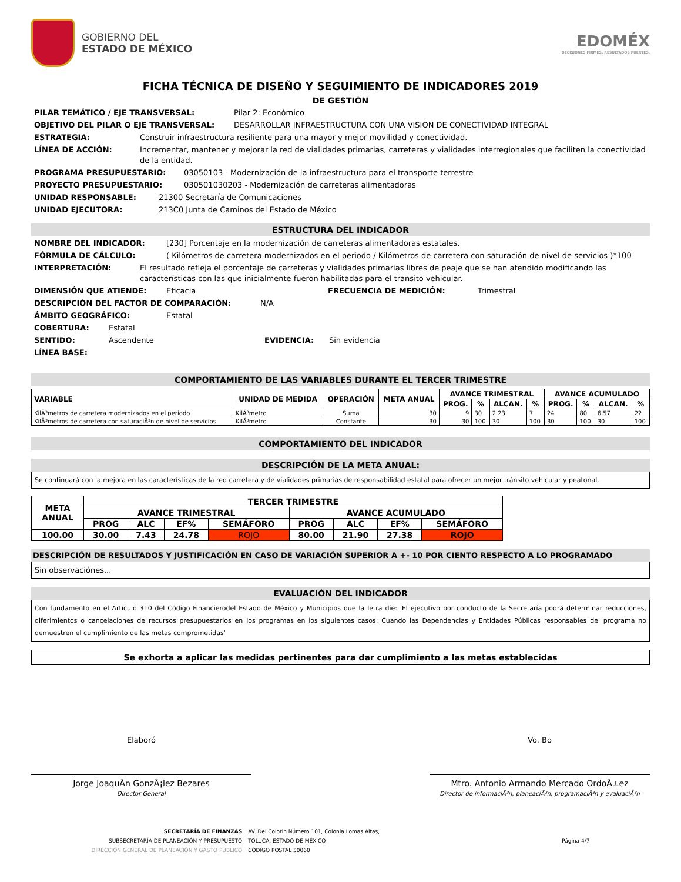GOBIERNO DEL
ESTADO DE MÉXICO
EDOMÉX
DECISIONES FIRMES, RESULTADOS FUERTES.
FICHA TÉCNICA DE DISEÑO Y SEGUIMIENTO DE INDICADORES 2019
DE GESTIÓN
PILAR TEMÁTICO / EJE TRANSVERSAL: Pilar 2: Económico
OBJETIVO DEL PILAR O EJE TRANSVERSAL: DESARROLLAR INFRAESTRUCTURA CON UNA VISIÓN DE CONECTIVIDAD INTEGRAL
ESTRATEGIA: Construir infraestructura resiliente para una mayor y mejor movilidad y conectividad.
LÍNEA DE ACCIÓN: Incrementar, mantener y mejorar la red de vialidades primarias, carreteras y vialidades interregionales que faciliten la conectividad de la entidad.
PROGRAMA PRESUPUESTARIO: 03050103 - Modernización de la infraestructura para el transporte terrestre
PROYECTO PRESUPUESTARIO: 030501030203 - Modernización de carreteras alimentadoras
UNIDAD RESPONSABLE: 21300 Secretaría de Comunicaciones
UNIDAD EJECUTORA: 213C0 Junta de Caminos del Estado de México
ESTRUCTURA DEL INDICADOR
NOMBRE DEL INDICADOR: [230] Porcentaje en la modernización de carreteras alimentadoras estatales.
FÓRMULA DE CÁLCULO: ( Kilómetros de carretera modernizados en el periodo / Kilómetros de carretera con saturación de nivel de servicios )*100
INTERPRETACIÓN: El resultado refleja el porcentaje de carreteras y vialidades primarias libres de peaje que se han atendido modificando las características con las que inicialmente fueron habilitadas para el transito vehicular.
DIMENSIÓN QUE ATIENDE: Eficacia FRECUENCIA DE MEDICIÓN: Trimestral
DESCRIPCIÓN DEL FACTOR DE COMPARACIÓN: N/A
ÁMBITO GEOGRÁFICO: Estatal
COBERTURA: Estatal
SENTIDO: Ascendente EVIDENCIA: Sin evidencia
LÍNEA BASE:
COMPORTAMIENTO DE LAS VARIABLES DURANTE EL TERCER TRIMESTRE
| VARIABLE | UNIDAD DE MEDIDA | OPERACIÓN | META ANUAL | AVANCE TRIMESTRAL | | | | AVANCE ACUMULADO | | | |
| --- | --- | --- | --- | --- | --- | --- | --- | --- | --- | --- | --- |
| | | | | PROG. | % | ALCAN. | % | PROG. | % | ALCAN. | % |
| KilÃ³metros de carretera modernizados en el periodo | KilÃ³metro | Suma | 30 | 9 | 30 | 2.23 | 7 | 24 | 80 | 6.57 | 22 |
| KilÃ³metros de carretera con saturaciÃ³n de nivel de servicios | KilÃ³metro | Constante | 30 | 30 | 100 | 30 | 100 | 30 | 100 | 30 | 100 |
COMPORTAMIENTO DEL INDICADOR
DESCRIPCIÓN DE LA META ANUAL:
Se continuará con la mejora en las características de la red carretera y de vialidades primarias de responsabilidad estatal para ofrecer un mejor tránsito vehicular y peatonal.
| META ANUAL | TERCER TRIMESTRE | | | | | | | |
| --- | --- | --- | --- | --- | --- | --- | --- | --- |
| | AVANCE TRIMESTRAL | | | | AVANCE ACUMULADO | | | |
| | PROG | ALC | EF% | SEMÁFORO | PROG | ALC | EF% | SEMÁFORO |
| 100.00 | 30.00 | 7.43 | 24.78 | ROJO | 80.00 | 21.90 | 27.38 | ROJO |
DESCRIPCIÓN DE RESULTADOS Y JUSTIFICACIÓN EN CASO DE VARIACIÓN SUPERIOR A +- 10 POR CIENTO RESPECTO A LO PROGRAMADO
Sin observaciónes...
EVALUACIÓN DEL INDICADOR
Con fundamento en el Artículo 310 del Código Financierodel Estado de México y Municipios que la letra die: 'El ejecutivo por conducto de la Secretaría podrá determinar reducciones, diferimientos o cancelaciones de recursos presupuestarios en los programas en los siguientes casos: Cuando las Dependencias y Entidades Públicas responsables del programa no demuestren el cumplimiento de las metas comprometidas'
Se exhorta a aplicar las medidas pertinentes para dar cumplimiento a las metas establecidas
Elaboró
Jorge JoaquÃ­n GonzÃ¡lez Bezares
Director General
Vo. Bo
Mtro. Antonio Armando Mercado OrdoÃ±ez
Director de informaciÃ³n, planeaciÃ³n, programaciÃ³n y evaluaciÃ³n
SECRETARÍA DE FINANZAS
SUBSECRETARÍA DE PLANEACIÓN Y PRESUPUESTO
DIRECCIÓN GENERAL DE PLANEACIÓN Y GASTO PÚBLICO
AV. Del Colorin Número 101, Colonia Lomas Altas,
TOLUCA, ESTADO DE MÉXICO
CÓDIGO POSTAL 50060
Página 4/7